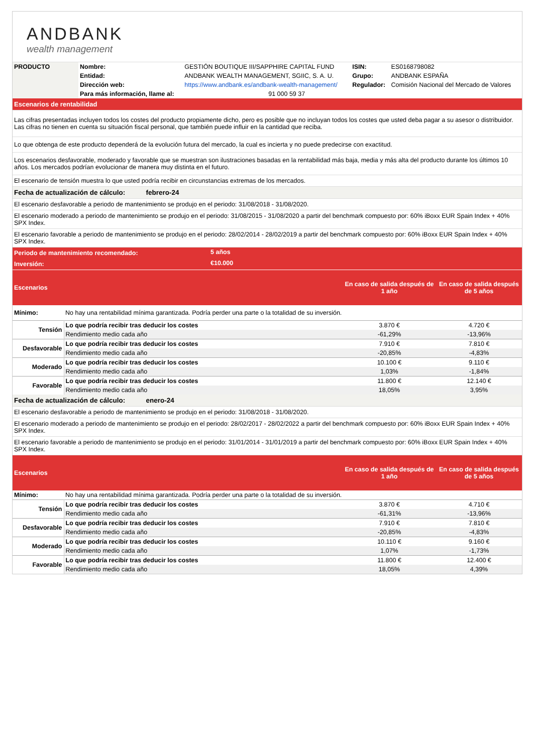ANDBANK
wealth management
| PRODUCTO | Nombre: | GESTIÓN BOUTIQUE III/SAPPHIRE CAPITAL FUND | | ISIN: | ES0168798082 |
| | Entidad: | ANDBANK WEALTH MANAGEMENT, SGIIC, S. A. U. | | Grupo: | ANDBANK ESPAÑA |
| | Dirección web: | https://www.andbank.es/andbank-wealth-management/ | | Regulador: | Comisión Nacional del Mercado de Valores |
| | Para más información, llame al: | | 91 000 59 37 | | |
| Escenarios de rentabilidad |
| Las cifras presentadas incluyen todos los costes del producto propiamente dicho, pero es posible que no incluyan todos los costes que usted deba pagar a su asesor o distribuidor. Las cifras no tienen en cuenta su situación fiscal personal, que también puede influir en la cantidad que reciba. |
| Lo que obtenga de este producto dependerá de la evolución futura del mercado, la cual es incierta y no puede predecirse con exactitud. |
| Los escenarios desfavorable, moderado y favorable que se muestran son ilustraciones basadas en la rentabilidad más baja, media y más alta del producto durante los últimos 10 años. Los mercados podrían evolucionar de manera muy distinta en el futuro. |
| El escenario de tensión muestra lo que usted podría recibir en circunstancias extremas de los mercados. |
| Fecha de actualización de cálculo: febrero-24 |
| El escenario desfavorable a periodo de mantenimiento se produjo en el periodo: 31/08/2018 - 31/08/2020. |
| El escenario moderado a periodo de mantenimiento se produjo en el periodo: 31/08/2015 - 31/08/2020 a partir del benchmark compuesto por: 60% iBoxx EUR Spain Index + 40% SPX Index. |
| El escenario favorable a periodo de mantenimiento se produjo en el periodo: 28/02/2014 - 28/02/2019 a partir del benchmark compuesto por: 60% iBoxx EUR Spain Index + 40% SPX Index. |
| Periodo de mantenimiento recomendado: | 5 años |
| Inversión: | €10.000 |
| Escenarios | | En caso de salida después de 1 año | En caso de salida después de 5 años |
| Mínimo: | No hay una rentabilidad mínima garantizada. Podría perder una parte o la totalidad de su inversión. | | |
| Tensión | Lo que podría recibir tras deducir los costes | 3.870 € | 4.720 € |
| | Rendimiento medio cada año | -61,29% | -13,96% |
| Desfavorable | Lo que podría recibir tras deducir los costes | 7.910 € | 7.810 € |
| | Rendimiento medio cada año | -20,85% | -4,83% |
| Moderado | Lo que podría recibir tras deducir los costes | 10.100 € | 9.110 € |
| | Rendimiento medio cada año | 1,03% | -1,84% |
| Favorable | Lo que podría recibir tras deducir los costes | 11.800 € | 12.140 € |
| | Rendimiento medio cada año | 18,05% | 3,95% |
| Fecha de actualización de cálculo: enero-24 |
| El escenario desfavorable a periodo de mantenimiento se produjo en el periodo: 31/08/2018 - 31/08/2020. |
| El escenario moderado a periodo de mantenimiento se produjo en el periodo: 28/02/2017 - 28/02/2022 a partir del benchmark compuesto por: 60% iBoxx EUR Spain Index + 40% SPX Index. |
| El escenario favorable a periodo de mantenimiento se produjo en el periodo: 31/01/2014 - 31/01/2019 a partir del benchmark compuesto por: 60% iBoxx EUR Spain Index + 40% SPX Index. |
| Escenarios | | En caso de salida después de 1 año | En caso de salida después de 5 años |
| Mínimo: | No hay una rentabilidad mínima garantizada. Podría perder una parte o la totalidad de su inversión. | | |
| Tensión | Lo que podría recibir tras deducir los costes | 3.870 € | 4.710 € |
| | Rendimiento medio cada año | -61,31% | -13,96% |
| Desfavorable | Lo que podría recibir tras deducir los costes | 7.910 € | 7.810 € |
| | Rendimiento medio cada año | -20,85% | -4,83% |
| Moderado | Lo que podría recibir tras deducir los costes | 10.110 € | 9.160 € |
| | Rendimiento medio cada año | 1,07% | -1,73% |
| Favorable | Lo que podría recibir tras deducir los costes | 11.800 € | 12.400 € |
| | Rendimiento medio cada año | 18,05% | 4,39% |